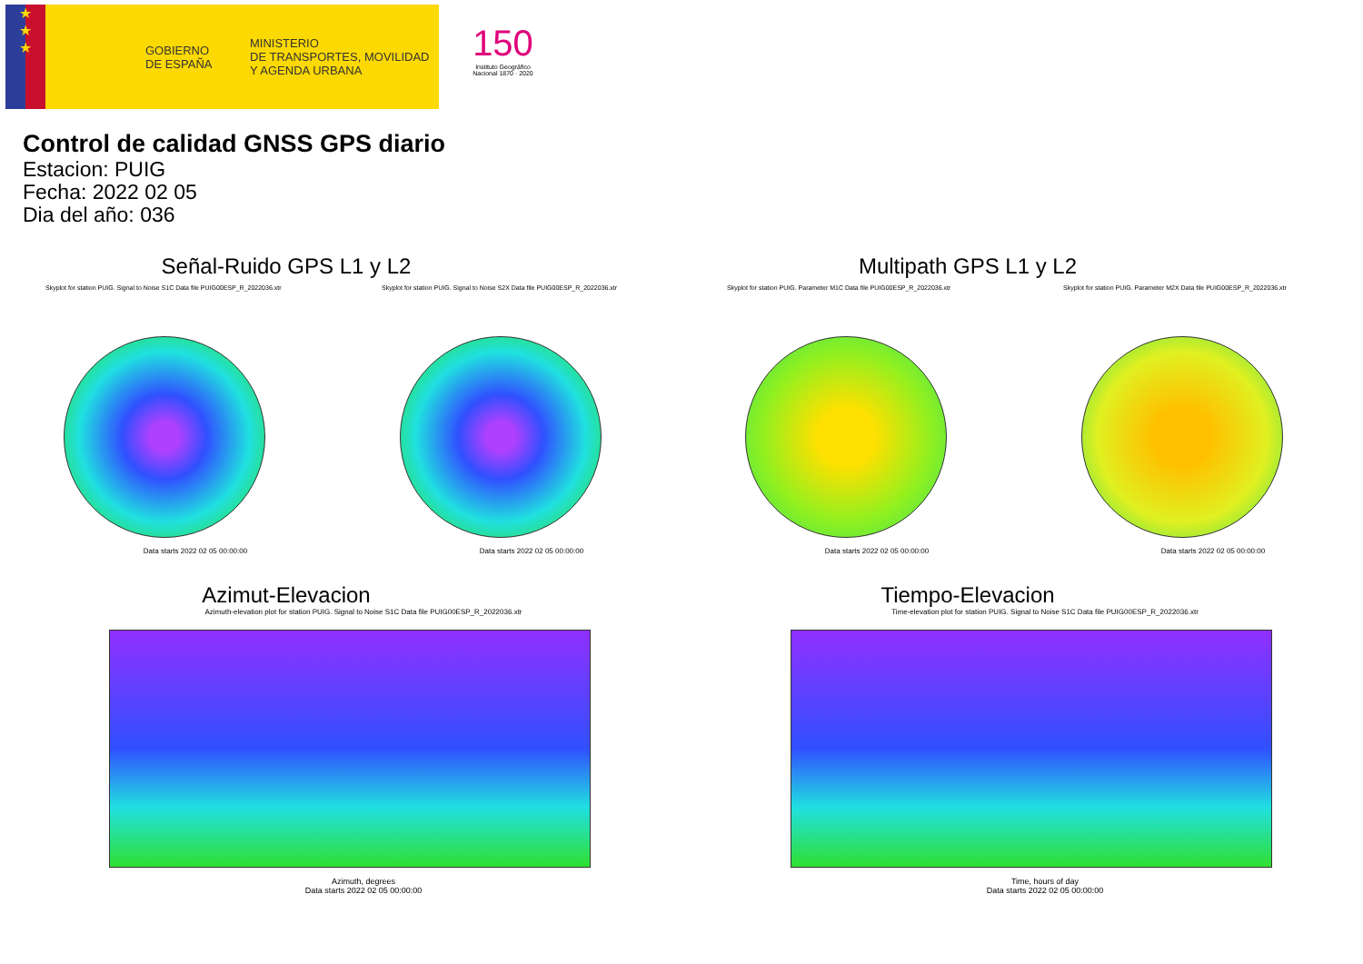★
★
★
GOBIERNO
DE ESPAÑA
MINISTERIO
DE TRANSPORTES, MOVILIDAD
Y AGENDA URBANA
150
Instituto Geográfico
Nacional 1870 · 2020
Control de calidad GNSS GPS diario
Estacion: PUIG
Fecha: 2022 02 05
Dia del año: 036
Señal-Ruido GPS L1 y L2
Skyplot for station PUIG. Signal to Noise S1C Data file PUIG00ESP_R_2022036.xtr
Data starts 2022 02 05 00:00:00
Skyplot for station PUIG. Signal to Noise S2X Data file PUIG00ESP_R_2022036.xtr
Data starts 2022 02 05 00:00:00
Multipath GPS L1 y L2
Skyplot for station PUIG. Parameter M1C Data file PUIG00ESP_R_2022036.xtr
Data starts 2022 02 05 00:00:00
Skyplot for station PUIG. Parameter M2X Data file PUIG00ESP_R_2022036.xtr
Data starts 2022 02 05 00:00:00
Azimut-Elevacion
Azimuth-elevation plot for station PUIG. Signal to Noise S1C Data file PUIG00ESP_R_2022036.xtr
Azimuth, degrees
Data starts 2022 02 05 00:00:00
Tiempo-Elevacion
Time-elevation plot for station PUIG. Signal to Noise S1C Data file PUIG00ESP_R_2022036.xtr
Time, hours of day
Data starts 2022 02 05 00:00:00